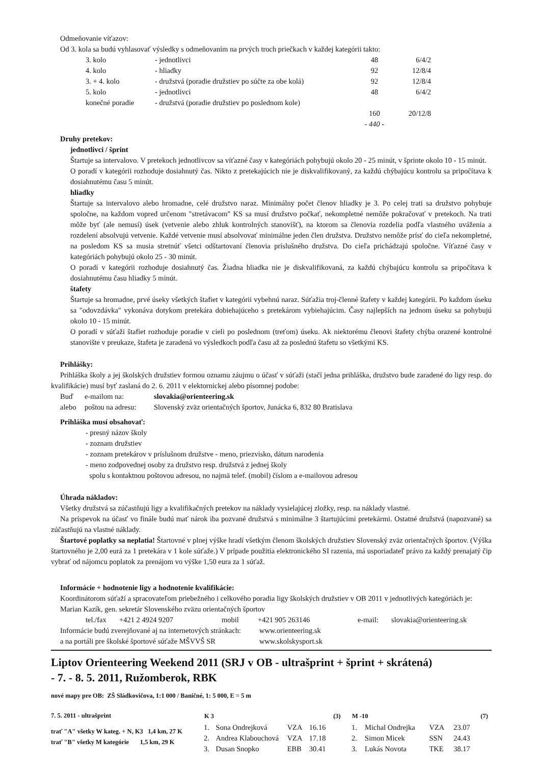Odmeňovanie víťazov:
Od 3. kola sa budú vyhlasovať výsledky s odmeňovaním na prvých troch priečkach v každej kategórii takto:
| 3. kolo | - jednotlivci | 48 | 6/4/2 |
| 4. kolo | - hliadky | 92 | 12/8/4 |
| 3. + 4. kolo | - družstvá (poradie družstiev po súčte za obe kolá) | 92 | 12/8/4 |
| 5. kolo | - jednotlivci | 48 | 6/4/2 |
| konečné poradie | - družstvá (poradie družstiev po poslednom kole) | | |
| | | 160 | 20/12/8 |
| | | - 440 - | |
Druhy pretekov:
jednotlivci / šprint
Štartuje sa intervalovo. V pretekoch jednotlivcov sa víťazné časy v kategóriách pohybujú okolo 20 - 25 minút, v šprinte okolo 10 - 15 minút.
O poradí v kategórii rozhoduje dosiahnutý čas. Nikto z pretekajúcich nie je diskvalifikovaný, za každú chýbajúcu kontrolu sa pripočítava k dosiahnutému času 5 minút.
hliadky
Štartuje sa intervalovo alebo hromadne, celé družstvo naraz. Minimálny počet členov hliadky je 3. Po celej trati sa družstvo pohybuje spoločne, na každom vopred určenom "stretávacom" KS sa musí družstvo počkať, nekompletné nemôže pokračovať v pretekoch. Na trati môže byť (ale nemusí) úsek (vetvenie alebo zhluk kontrolných stanovíšť), na ktorom sa členovia rozdelia podľa vlastného uváženia a rozdelení absolvujú vetvenie. Každé vetvenie musí absolvovať minimálne jeden člen družstva. Družstvo nemôže prísť do cieľa nekompletné, na posledom KS sa musia stretnúť všetci odštartovaní členovia príslušného družstva. Do cieľa prichádzajú spoločne. Víťazné časy v kategóriách pohybujú okolo 25 - 30 minút.
O poradí v kategórii rozhoduje dosiahnutý čas. Žiadna hliadka nie je diskvalifikovaná, za každú chýbajúcu kontrolu sa pripočítava k dosiahnutému času hliadky 5 minút.
štafety
Štartuje sa hromadne, prvé úseky všetkých štafiet v kategórii vybehnú naraz. Súťažia troj-členné štafety v každej kategórii. Po každom úseku sa "odovzdávka" vykonáva dotykom pretekára dobiehajúceho s pretekárom vybiehajúcim. Časy najlepších na jednom úseku sa pohybujú okolo 10 - 15 minút.
O poradí v súťaži štafiet rozhoduje poradie v cieli po poslednom (treťom) úseku. Ak niektorému členovi štafety chýba orazené kontrolné stanovište v preukaze, štafeta je zaradená vo výsledkoch podľa času až za poslednú štafetu so všetkými KS.
Prihlášky:
Prihláška školy a jej školských družstiev formou oznamu záujmu o účasť v súťaži (stačí jedna prihláška, družstvo bude zaradené do ligy resp. do kvalifikácie) musí byť zaslaná do 2. 6. 2011 v elektornickej alebo písomnej podobe:
| Buď | e-mailom na: | slovakia@orienteering.sk |
| alebo | poštou na adresu: | Slovenský zväz orientačných športov, Junácka 6, 832 80 Bratislava |
Prihláška musí obsahovať:
- presný názov školy
- zoznam družstiev
- zoznam pretekárov v príslušnom družstve - meno, priezvisko, dátum narodenia
- meno zodpovednej osoby za družstvo resp. družstvá z jednej školy
spolu s kontaktnou poštovou adresou, no najmä telef. (mobil) číslom a e-mailovou adresou
Úhrada nákladov:
Všetky družstvá sa zúčastňujú ligy a kvalifikačných pretekov na náklady vysielajúcej zložky, resp. na náklady vlastné.
Na príspevok na účasť vo finále budú mať nárok iba pozvané družstvá s minimálne 3 štartujúcimi pretekármi. Ostatné družstvá (napozvané) sa zúčastňujú na vlastné náklady.
Štartové poplatky sa neplatia! Štartovné v plnej výške hradí všetkým členom školských družstiev Slovenský zväz orientačných športov. (Výška štartovného je 2,00 eurá za 1 pretekára v 1 kole súťaže.) V prípade použitia elektronického SI razenia, má usporiadateľ právo za každý prenajatý čip vybrať od nájomcu poplatok za prenájom vo výške 1,50 eura za 1 súťaž.
Informácie + hodnotenie ligy a hodnotenie kvalifikácie:
Koordinátorom súťaží a spracovateľom priebežného i celkového poradia ligy školských družstiev v OB 2011 v jednotlivých kategóriách je:
Marian Kazík, gen. sekretár Slovenského zväzu orientačných športov
| tel./fax | +421 2 4924 9207 | mobil | +421 905 263146 | e-mail: | slovakia@orienteering.sk |
| Informácie budú zverejňované aj na internetových stránkach: | www.orienteering.sk |
| a na portáli pre školské športové súťaže MŠVVŠ SR | www.skolskysport.sk |
Liptov Orienteering Weekend 2011 (SRJ v OB - ultrašprint + šprint + skrátená)
- 7. - 8. 5. 2011, Ružomberok, RBK
nové mapy pre OB: ZŠ Sládkovičova, 1:1 000 / Baničné, 1: 5 000, E = 5 m
7. 5. 2011 - ultrašprint
trať "A" všetky W kateg. + N, K3 1,4 km, 27 K
trať "B" všetky M kategórie 1,5 km, 29 K
| K 3 | | | | (3) |
| --- | --- | --- | --- | --- |
| 1. | Sona Ondrejková | VZA | 16.16 | |
| 2. | Andrea Klabouchová | VZA | 17.18 | |
| 3. | Dusan Snopko | EBB | 30.41 | |
| M -10 | | | | (7) |
| --- | --- | --- | --- | --- |
| 1. | Michal Ondrejka | VZA | 23.07 | |
| 2. | Simon Micek | SSN | 24.43 | |
| 3. | Lukás Novota | TKE | 38.17 | |